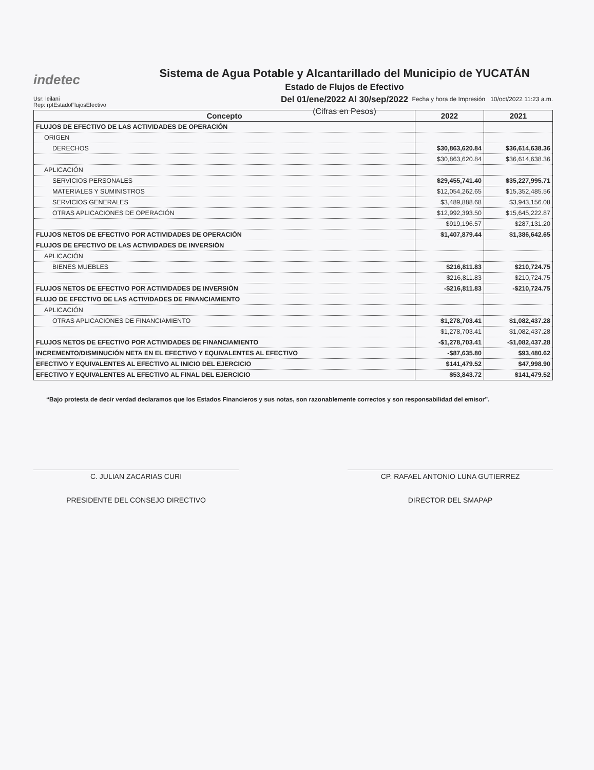indetec
Sistema de Agua Potable y Alcantarillado del Municipio de YUCATÁN
Estado de Flujos de Efectivo
Del 01/ene/2022 Al 30/sep/2022
(Cifras en Pesos)
Usr: leilani
Rep: rptEstadoFlujosEfectivo
Fecha y hora de Impresión 10/oct/2022 11:23 a.m.
| Concepto | 2022 | 2021 |
| --- | --- | --- |
| FLUJOS DE EFECTIVO DE LAS ACTIVIDADES DE OPERACIÓN | | |
| ORIGEN | | |
| DERECHOS | $30,863,620.84 | $36,614,638.36 |
| | $30,863,620.84 | $36,614,638.36 |
| APLICACIÓN | | |
| SERVICIOS PERSONALES | $29,455,741.40 | $35,227,995.71 |
| MATERIALES Y SUMINISTROS | $12,054,262.65 | $15,352,485.56 |
| SERVICIOS GENERALES | $3,489,888.68 | $3,943,156.08 |
| OTRAS APLICACIONES DE OPERACIÓN | $12,992,393.50 | $15,645,222.87 |
| | $919,196.57 | $287,131.20 |
| FLUJOS NETOS DE EFECTIVO POR ACTIVIDADES DE OPERACIÓN | $1,407,879.44 | $1,386,642.65 |
| FLUJOS DE EFECTIVO DE LAS ACTIVIDADES DE INVERSIÓN | | |
| APLICACIÓN | | |
| BIENES MUEBLES | $216,811.83 | $210,724.75 |
| | $216,811.83 | $210,724.75 |
| FLUJOS NETOS DE EFECTIVO POR ACTIVIDADES DE INVERSIÓN | -$216,811.83 | -$210,724.75 |
| FLUJO DE EFECTIVO DE LAS ACTIVIDADES DE FINANCIAMIENTO | | |
| APLICACIÓN | | |
| OTRAS APLICACIONES DE FINANCIAMIENTO | $1,278,703.41 | $1,082,437.28 |
| | $1,278,703.41 | $1,082,437.28 |
| FLUJOS NETOS DE EFECTIVO POR ACTIVIDADES DE FINANCIAMIENTO | -$1,278,703.41 | -$1,082,437.28 |
| INCREMENTO/DISMINUCIÓN NETA EN EL EFECTIVO Y EQUIVALENTES AL EFECTIVO | -$87,635.80 | $93,480.62 |
| EFECTIVO Y EQUIVALENTES AL EFECTIVO AL INICIO DEL EJERCICIO | $141,479.52 | $47,998.90 |
| EFECTIVO Y EQUIVALENTES AL EFECTIVO AL FINAL DEL EJERCICIO | $53,843.72 | $141,479.52 |
“Bajo protesta de decir verdad declaramos que los Estados Financieros y sus notas, son razonablemente correctos y son responsabilidad del emisor”.
C. JULIAN ZACARIAS CURI
PRESIDENTE DEL CONSEJO DIRECTIVO
CP. RAFAEL ANTONIO LUNA GUTIERREZ
DIRECTOR DEL SMAPAP